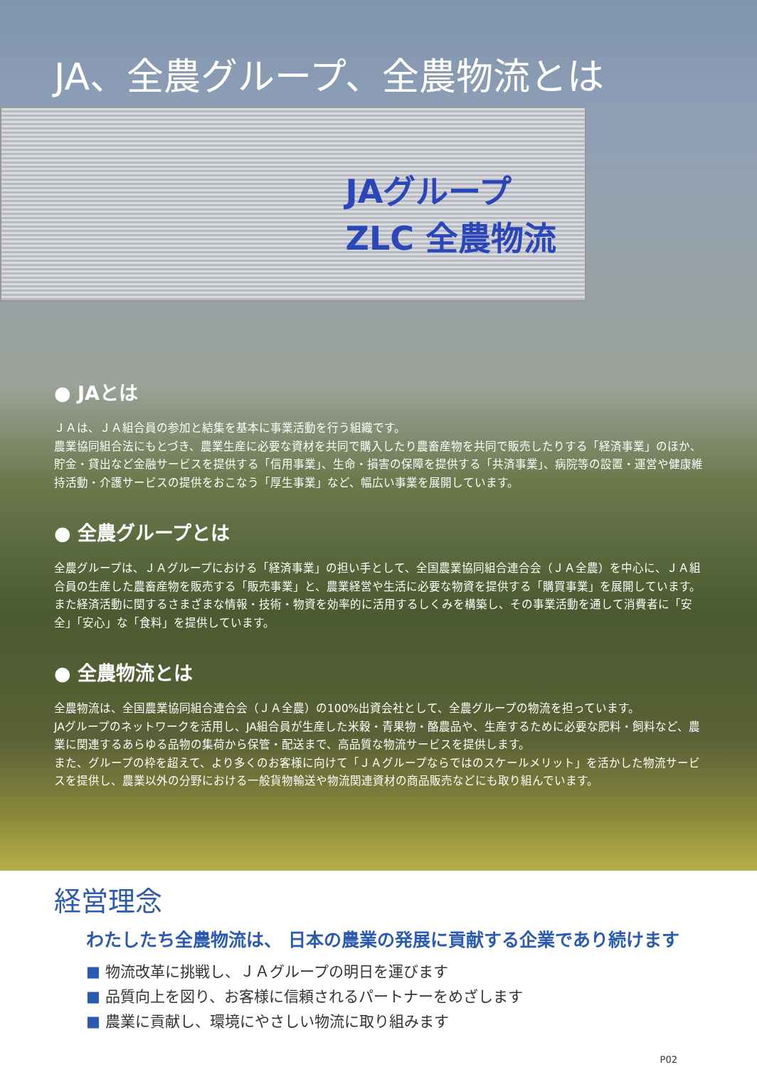JAグループ
ZLC 全農物流
JA、全農グループ、全農物流とは
● JAとは
ＪＡは、ＪＡ組合員の参加と結集を基本に事業活動を行う組織です。
農業協同組合法にもとづき、農業生産に必要な資材を共同で購入したり農畜産物を共同で販売したりする「経済事業」のほか、貯金・貸出など金融サービスを提供する「信用事業」、生命・損害の保障を提供する「共済事業」、病院等の設置・運営や健康維持活動・介護サービスの提供をおこなう「厚生事業」など、幅広い事業を展開しています。
● 全農グループとは
全農グループは、ＪＡグループにおける「経済事業」の担い手として、全国農業協同組合連合会（ＪＡ全農）を中心に、ＪＡ組合員の生産した農畜産物を販売する「販売事業」と、農業経営や生活に必要な物資を提供する「購買事業」を展開しています。
また経済活動に関するさまざまな情報・技術・物資を効率的に活用するしくみを構築し、その事業活動を通して消費者に「安全」「安心」な「食料」を提供しています。
● 全農物流とは
全農物流は、全国農業協同組合連合会（ＪＡ全農）の100%出資会社として、全農グループの物流を担っています。
JAグループのネットワークを活用し、JA組合員が生産した米穀・青果物・酪農品や、生産するために必要な肥料・飼料など、農業に関連するあらゆる品物の集荷から保管・配送まで、高品質な物流サービスを提供します。
また、グループの枠を超えて、より多くのお客様に向けて「ＪＡグループならではのスケールメリット」を活かした物流サービスを提供し、農業以外の分野における一般貨物輸送や物流関連資材の商品販売などにも取り組んでいます。
経営理念
わたしたち全農物流は、 日本の農業の発展に貢献する企業であり続けます
■ 物流改革に挑戦し、ＪＡグループの明日を運びます
■ 品質向上を図り、お客様に信頼されるパートナーをめざします
■ 農業に貢献し、環境にやさしい物流に取り組みます
P02